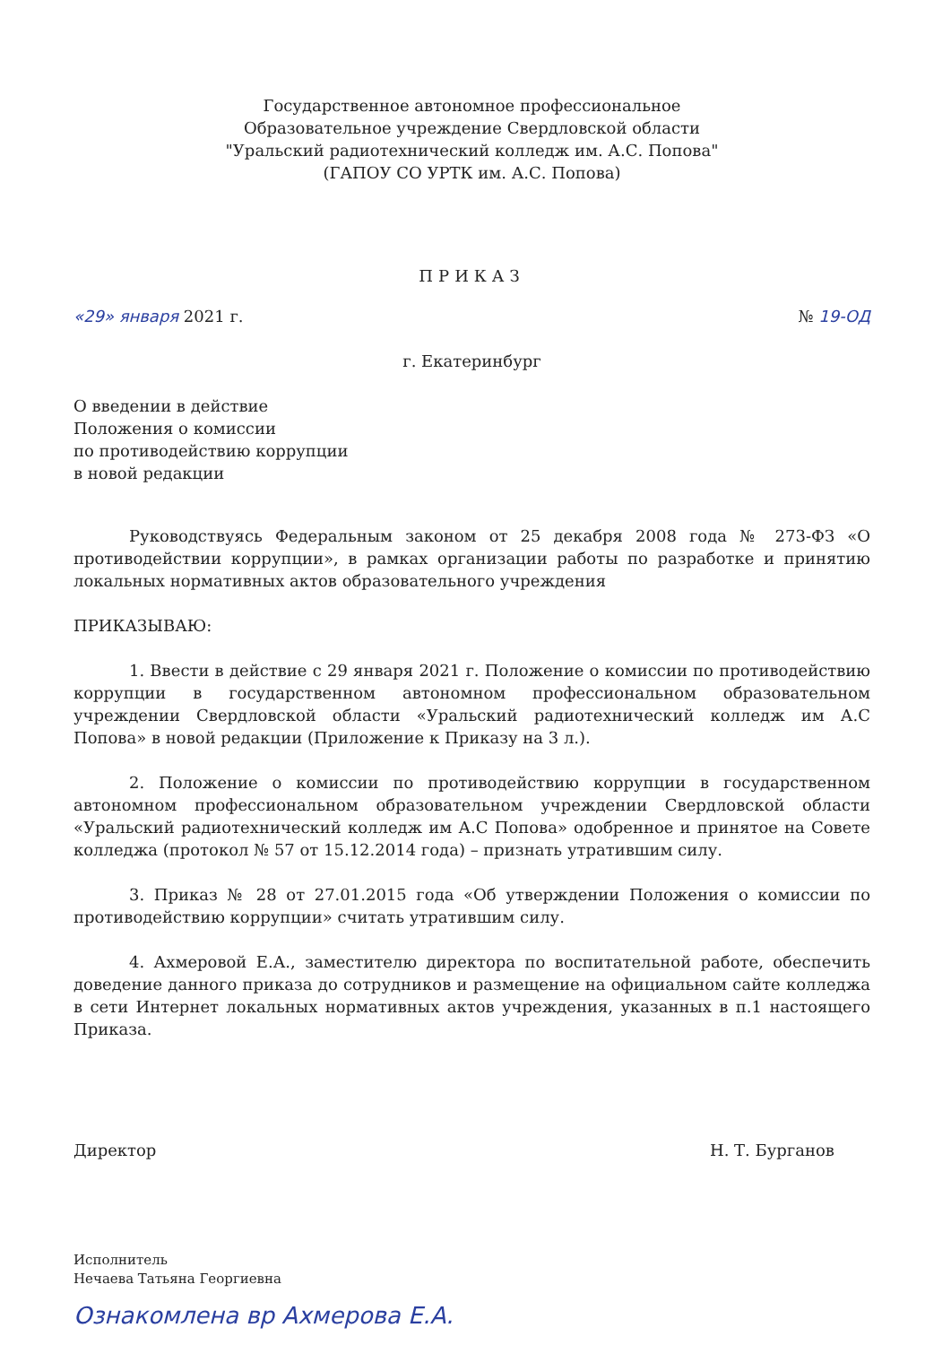Государственное автономное профессиональное
Образовательное учреждение Свердловской области
"Уральский радиотехнический колледж им. А.С. Попова"
(ГАПОУ СО УРТК им. А.С. Попова)
ПРИКАЗ
«29» января 2021 г. № 19-ОД
г. Екатеринбург
О введении в действие
Положения о комиссии
по противодействию коррупции
в новой редакции
Руководствуясь Федеральным законом от 25 декабря 2008 года № 273-ФЗ «О противодействии коррупции», в рамках организации работы по разработке и принятию локальных нормативных актов образовательного учреждения
ПРИКАЗЫВАЮ:
1. Ввести в действие с 29 января 2021 г. Положение о комиссии по противодействию коррупции в государственном автономном профессиональном образовательном учреждении Свердловской области «Уральский радиотехнический колледж им А.С Попова» в новой редакции (Приложение к Приказу на 3 л.).
2. Положение о комиссии по противодействию коррупции в государственном автономном профессиональном образовательном учреждении Свердловской области «Уральский радиотехнический колледж им А.С Попова» одобренное и принятое на Совете колледжа (протокол № 57 от 15.12.2014 года) – признать утратившим силу.
3. Приказ № 28 от 27.01.2015 года «Об утверждении Положения о комиссии по противодействию коррупции» считать утратившим силу.
4. Ахмеровой Е.А., заместителю директора по воспитательной работе, обеспечить доведение данного приказа до сотрудников и размещение на официальном сайте колледжа в сети Интернет локальных нормативных актов учреждения, указанных в п.1 настоящего Приказа.
Директор Н. Т. Бурганов
Исполнитель
Нечаева Татьяна Георгиевна
Ознакомлена вр Ахмерова Е.А.